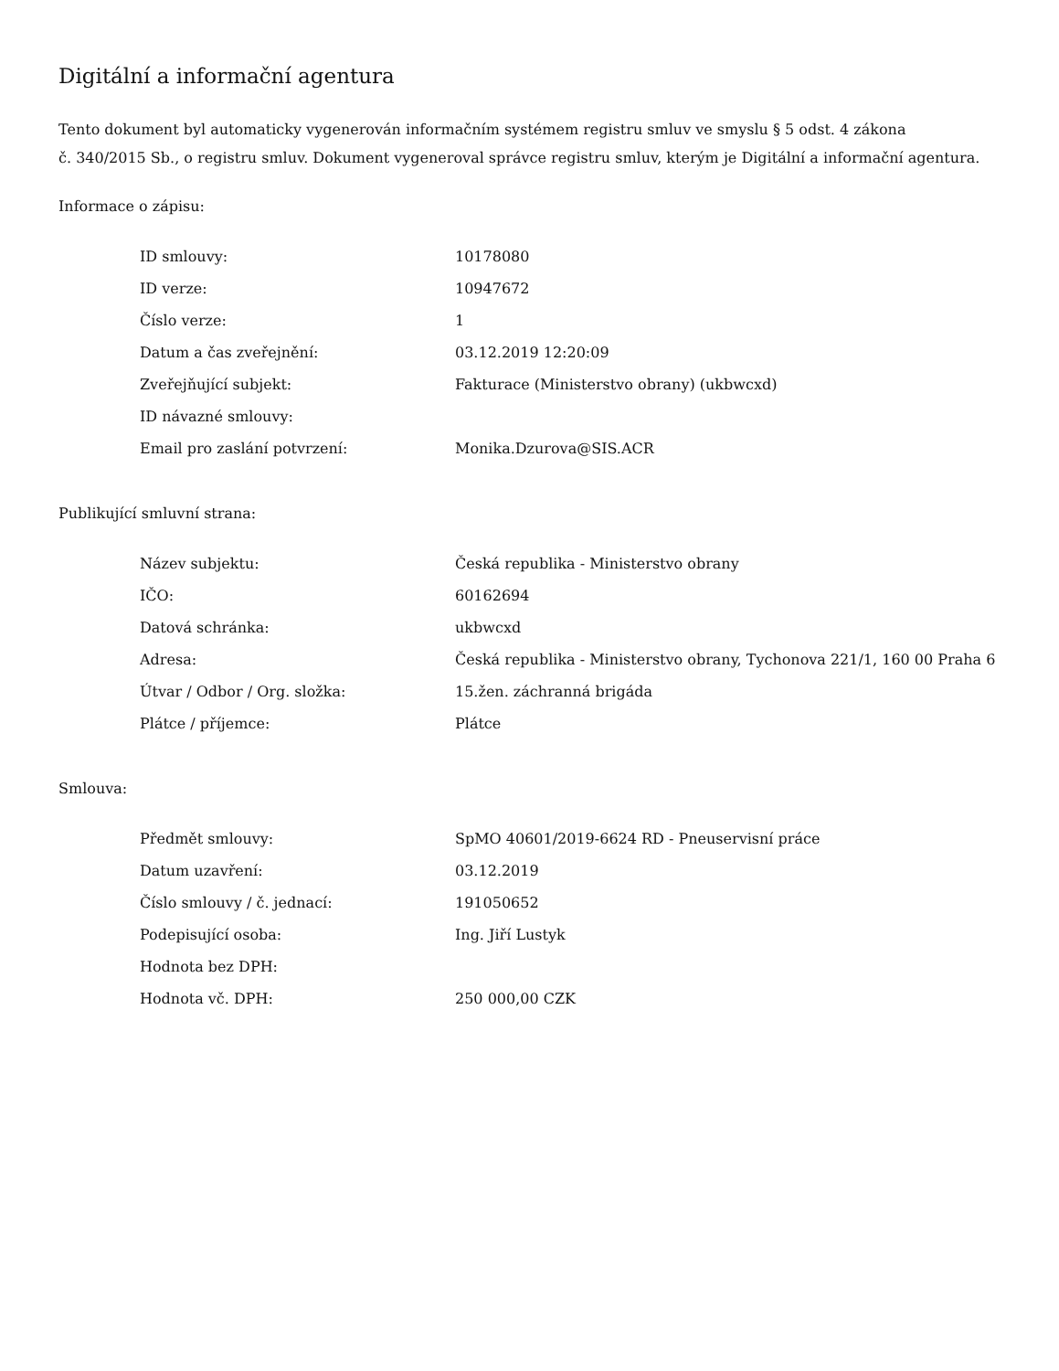Digitální a informační agentura
Tento dokument byl automaticky vygenerován informačním systémem registru smluv ve smyslu § 5 odst. 4 zákona
č. 340/2015 Sb., o registru smluv. Dokument vygeneroval správce registru smluv, kterým je Digitální a informační agentura.
Informace o zápisu:
| ID smlouvy: | 10178080 |
| ID verze: | 10947672 |
| Číslo verze: | 1 |
| Datum a čas zveřejnění: | 03.12.2019 12:20:09 |
| Zveřejňující subjekt: | Fakturace (Ministerstvo obrany) (ukbwcxd) |
| ID návazné smlouvy: | |
| Email pro zaslání potvrzení: | Monika.Dzurova@SIS.ACR |
Publikující smluvní strana:
| Název subjektu: | Česká republika - Ministerstvo obrany |
| IČO: | 60162694 |
| Datová schránka: | ukbwcxd |
| Adresa: | Česká republika - Ministerstvo obrany, Tychonova 221/1, 160 00 Praha 6 |
| Útvar / Odbor / Org. složka: | 15.žen. záchranná brigáda |
| Plátce / příjemce: | Plátce |
Smlouva:
| Předmět smlouvy: | SpMO 40601/2019-6624 RD - Pneuservisní práce |
| Datum uzavření: | 03.12.2019 |
| Číslo smlouvy / č. jednací: | 191050652 |
| Podepisující osoba: | Ing. Jiří Lustyk |
| Hodnota bez DPH: | |
| Hodnota vč. DPH: | 250 000,00 CZK |